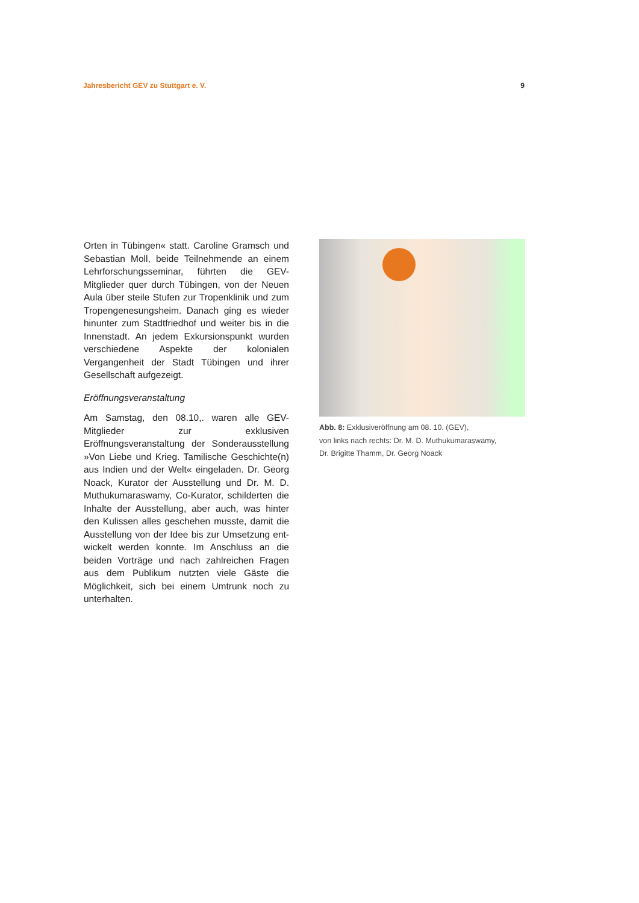Jahresbericht GEV zu Stuttgart e. V. 9
Orten in Tübingen« statt. Caroline Gramsch und Sebastian Moll, beide Teilnehmende an einem Lehrforschungsseminar, führten die GEV-Mitglieder quer durch Tübingen, von der Neuen Aula über steile Stufen zur Tropenklinik und zum Tropen­genesungsheim. Danach ging es wieder hinunter zum Stadtfriedhof und weiter bis in die Innenstadt. An jedem Exkursionspunkt wurden verschiedene Aspekte der kolonialen Vergangenheit der Stadt Tübingen und ihrer Gesellschaft aufgezeigt.
Eröffnungsveranstaltung
Am Samstag, den 08.10,. waren alle GEV-Mitglieder zur exklusiven Eröffnungsveranstaltung der Son­derausstellung »Von Liebe und Krieg. Tamilische Geschichte(n) aus Indien und der Welt« eingeladen. Dr. Georg Noack, Kurator der Ausstellung und Dr. M. D. Muthukumaraswamy, Co-Kurator, schilderten die Inhalte der Ausstellung, aber auch, was hinter den Kulissen alles geschehen musste, damit die Ausstellung von der Idee bis zur Umsetzung ent­wickelt werden konnte. Im Anschluss an die beiden Vorträge und nach zahlreichen Fragen aus dem Publikum nutzten viele Gäste die Möglichkeit, sich bei einem Umtrunk noch zu unterhalten.
Abb. 8: Exklusiveröffnung am 08. 10. (GEV),
von links nach rechts: Dr. M. D. Muthukumaraswamy,
Dr. Brigitte Thamm, Dr. Georg Noack